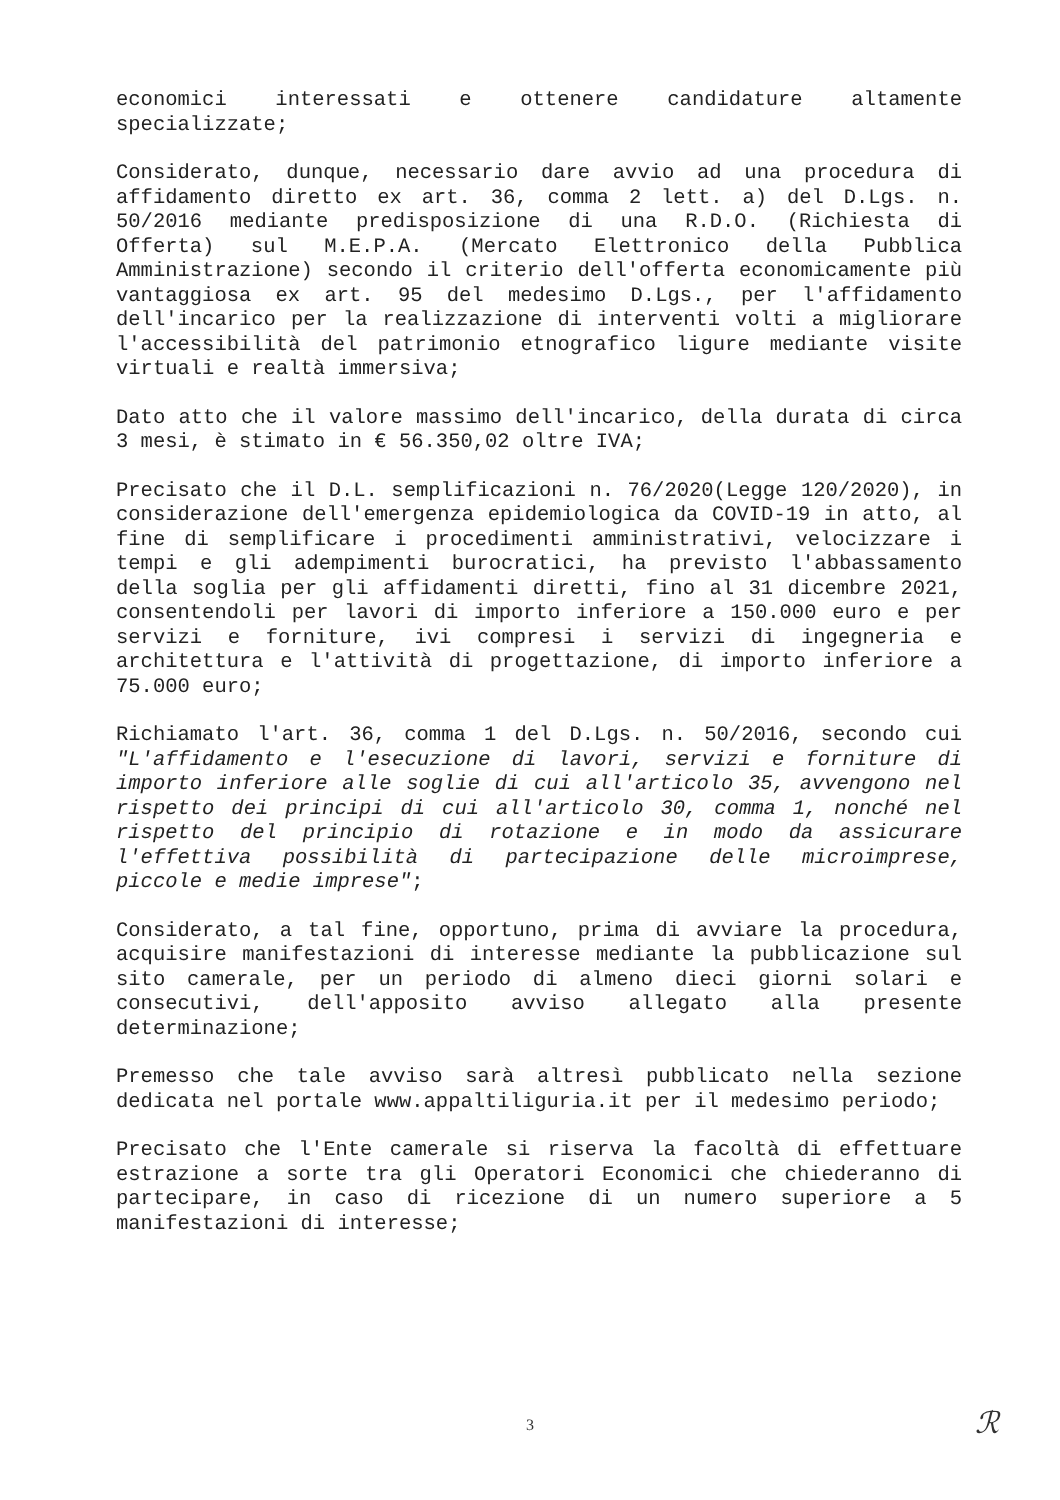economici interessati e ottenere candidature altamente specializzate;
Considerato, dunque, necessario dare avvio ad una procedura di affidamento diretto ex art. 36, comma 2 lett. a) del D.Lgs. n. 50/2016 mediante predisposizione di una R.D.O. (Richiesta di Offerta) sul M.E.P.A. (Mercato Elettronico della Pubblica Amministrazione) secondo il criterio dell'offerta economicamente più vantaggiosa ex art. 95 del medesimo D.Lgs., per l'affidamento dell'incarico per la realizzazione di interventi volti a migliorare l'accessibilità del patrimonio etnografico ligure mediante visite virtuali e realtà immersiva;
Dato atto che il valore massimo dell'incarico, della durata di circa 3 mesi, è stimato in € 56.350,02 oltre IVA;
Precisato che il D.L. semplificazioni n. 76/2020(Legge 120/2020), in considerazione dell'emergenza epidemiologica da COVID-19 in atto, al fine di semplificare i procedimenti amministrativi, velocizzare i tempi e gli adempimenti burocratici, ha previsto l'abbassamento della soglia per gli affidamenti diretti, fino al 31 dicembre 2021, consentendoli per lavori di importo inferiore a 150.000 euro e per servizi e forniture, ivi compresi i servizi di ingegneria e architettura e l'attività di progettazione, di importo inferiore a 75.000 euro;
Richiamato l'art. 36, comma 1 del D.Lgs. n. 50/2016, secondo cui "L'affidamento e l'esecuzione di lavori, servizi e forniture di importo inferiore alle soglie di cui all'articolo 35, avvengono nel rispetto dei principi di cui all'articolo 30, comma 1, nonché nel rispetto del principio di rotazione e in modo da assicurare l'effettiva possibilità di partecipazione delle microimprese, piccole e medie imprese";
Considerato, a tal fine, opportuno, prima di avviare la procedura, acquisire manifestazioni di interesse mediante la pubblicazione sul sito camerale, per un periodo di almeno dieci giorni solari e consecutivi, dell'apposito avviso allegato alla presente determinazione;
Premesso che tale avviso sarà altresì pubblicato nella sezione dedicata nel portale www.appaltiliguria.it per il medesimo periodo;
Precisato che l'Ente camerale si riserva la facoltà di effettuare estrazione a sorte tra gli Operatori Economici che chiederanno di partecipare, in caso di ricezione di un numero superiore a 5 manifestazioni di interesse;
3 ℛ